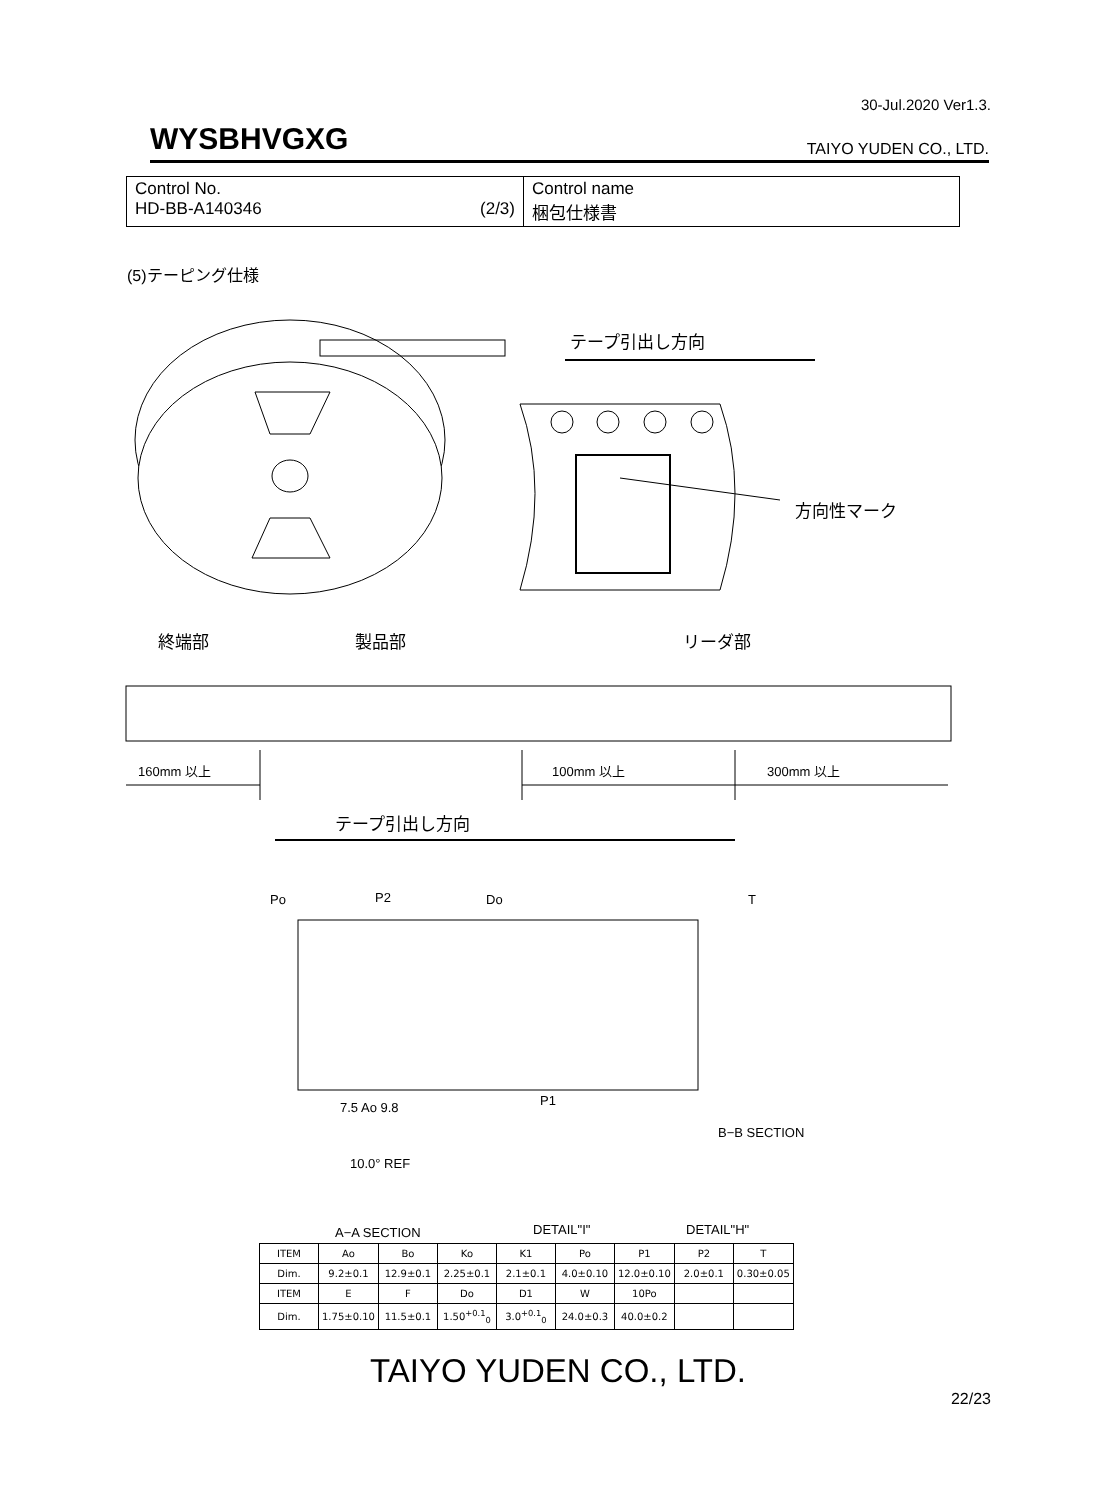30-Jul.2020 Ver1.3.
WYSBHVGXG TAIYO YUDEN CO., LTD.
| Control No. HD-BB-A140346 (2/3) | Control name 梱包仕様書 |
(5)テーピング仕様
テープ引出し方向
方向性マーク
終端部 製品部 リーダ部
160mm 以上 100mm 以上 300mm 以上
テープ引出し方向
Po P2 Do T
7.5 Ao 9.8 P1
B−B SECTION
10.0° REF
A−A SECTION DETAIL"I" DETAIL"H"
| ITEM | Ao | Bo | Ko | K1 | Po | P1 | P2 | T |
| Dim. | 9.2±0.1 | 12.9±0.1 | 2.25±0.1 | 2.1±0.1 | 4.0±0.10 | 12.0±0.10 | 2.0±0.1 | 0.30±0.05 |
| ITEM | E | F | Do | D1 | W | 10Po | | |
| Dim. | 1.75±0.10 | 11.5±0.1 | 1.50<sup>+0.1</sup><sub>0</sub> | 3.0<sup>+0.1</sup><sub>0</sub> | 24.0±0.3 | 40.0±0.2 | | |
TAIYO YUDEN CO., LTD.
22/23